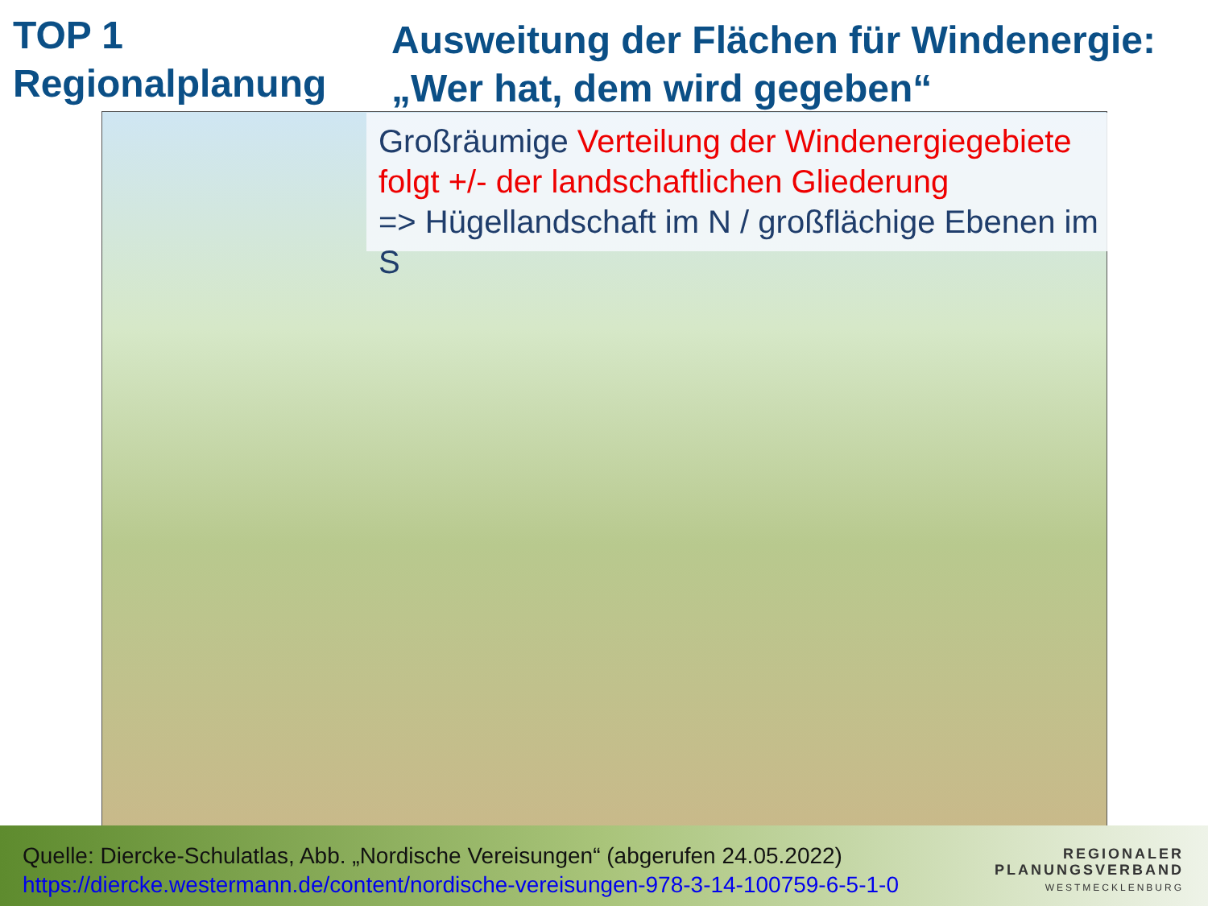TOP 1
Regionalplanung
Ausweitung der Flächen für Windenergie:
„Wer hat, dem wird gegeben“
Großräumige Verteilung der Windenergiegebiete folgt +/- der landschaftlichen Gliederung
=> Hügellandschaft im N / großflächige Ebenen im S
Quelle: Diercke-Schulatlas, Abb. „Nordische Vereisungen“ (abgerufen 24.05.2022)
https://diercke.westermann.de/content/nordische-vereisungen-978-3-14-100759-6-5-1-0
REGIONALER
PLANUNGSVERBAND
WESTMECKLENBURG